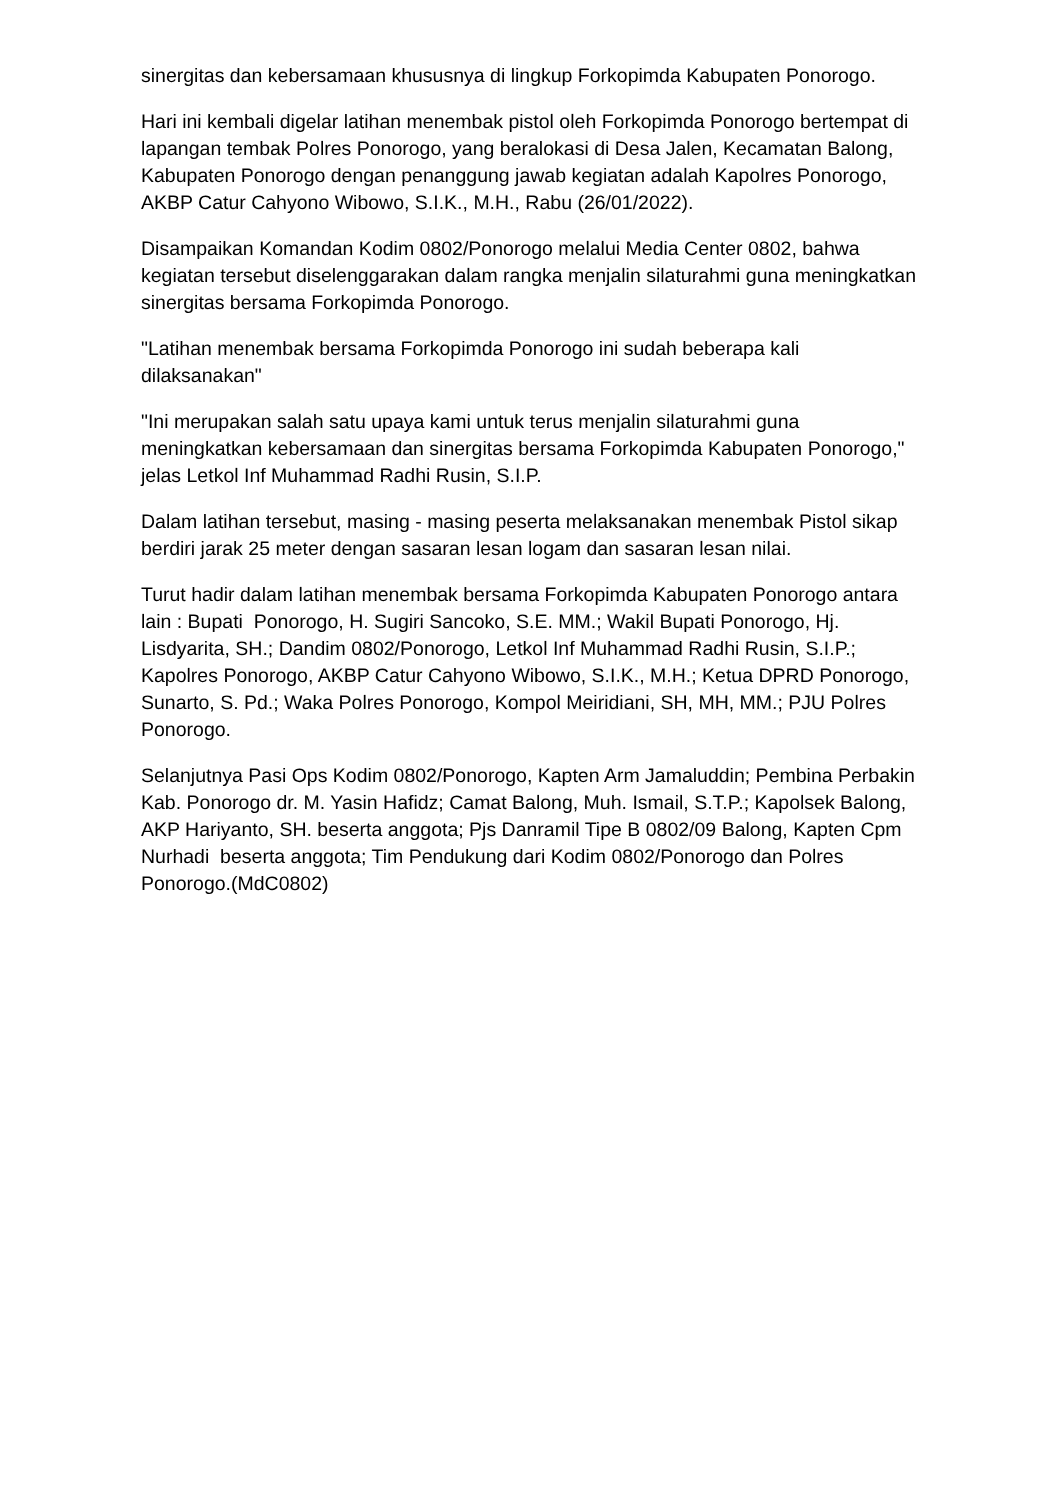sinergitas dan kebersamaan khususnya di lingkup Forkopimda Kabupaten Ponorogo.
Hari ini kembali digelar latihan menembak pistol oleh Forkopimda Ponorogo bertempat di lapangan tembak Polres Ponorogo, yang beralokasi di Desa Jalen, Kecamatan Balong, Kabupaten Ponorogo dengan penanggung jawab kegiatan adalah Kapolres Ponorogo, AKBP Catur Cahyono Wibowo, S.I.K., M.H., Rabu (26/01/2022).
Disampaikan Komandan Kodim 0802/Ponorogo melalui Media Center 0802, bahwa kegiatan tersebut diselenggarakan dalam rangka menjalin silaturahmi guna meningkatkan sinergitas bersama Forkopimda Ponorogo.
"Latihan menembak bersama Forkopimda Ponorogo ini sudah beberapa kali dilaksanakan"
"Ini merupakan salah satu upaya kami untuk terus menjalin silaturahmi guna meningkatkan kebersamaan dan sinergitas bersama Forkopimda Kabupaten Ponorogo," jelas Letkol Inf Muhammad Radhi Rusin, S.I.P.
Dalam latihan tersebut, masing - masing peserta melaksanakan menembak Pistol sikap berdiri jarak 25 meter dengan sasaran lesan logam dan sasaran lesan nilai.
Turut hadir dalam latihan menembak bersama Forkopimda Kabupaten Ponorogo antara lain : Bupati Ponorogo, H. Sugiri Sancoko, S.E. MM.; Wakil Bupati Ponorogo, Hj. Lisdyarita, SH.; Dandim 0802/Ponorogo, Letkol Inf Muhammad Radhi Rusin, S.I.P.; Kapolres Ponorogo, AKBP Catur Cahyono Wibowo, S.I.K., M.H.; Ketua DPRD Ponorogo, Sunarto, S. Pd.; Waka Polres Ponorogo, Kompol Meiridiani, SH, MH, MM.; PJU Polres Ponorogo.
Selanjutnya Pasi Ops Kodim 0802/Ponorogo, Kapten Arm Jamaluddin; Pembina Perbakin Kab. Ponorogo dr. M. Yasin Hafidz; Camat Balong, Muh. Ismail, S.T.P.; Kapolsek Balong, AKP Hariyanto, SH. beserta anggota; Pjs Danramil Tipe B 0802/09 Balong, Kapten Cpm Nurhadi beserta anggota; Tim Pendukung dari Kodim 0802/Ponorogo dan Polres Ponorogo.(MdC0802)